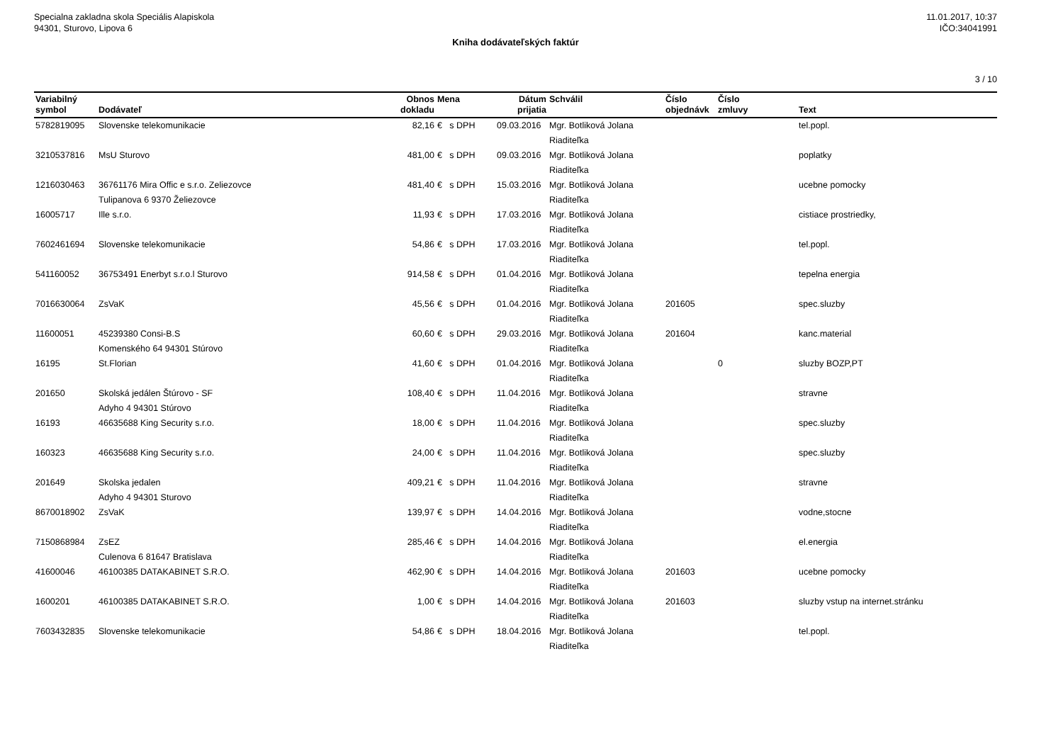Specialna zakladna skola Speciális Alapiskola
94301, Sturovo, Lipova 6
11.01.2017, 10:37
IČO:34041991
Kniha dodávateľských faktúr
3 / 10
| Variabilný symbol | Dodávateľ | Obnos dokladu | Mena | Dátum prijatia | Schválil | Číslo objednávk | Číslo zmluvy | Text |
| --- | --- | --- | --- | --- | --- | --- | --- | --- |
| 5782819095 | Slovenske telekomunikacie | 82,16 | € s DPH | 09.03.2016 | Mgr. Botliková Jolana Riaditeľka | | | tel.popl. |
| 3210537816 | MsU Sturovo | 481,00 | € s DPH | 09.03.2016 | Mgr. Botliková Jolana Riaditeľka | | | poplatky |
| 1216030463 | 36761176 Mira Offic e s.r.o. Zeliezovce Tulipanova 6 9370 Želiezovce | 481,40 | € s DPH | 15.03.2016 | Mgr. Botliková Jolana Riaditeľka | | | ucebne pomocky |
| 16005717 | Ille s.r.o. | 11,93 | € s DPH | 17.03.2016 | Mgr. Botliková Jolana Riaditeľka | | | cistiace prostriedky, |
| 7602461694 | Slovenske telekomunikacie | 54,86 | € s DPH | 17.03.2016 | Mgr. Botliková Jolana Riaditeľka | | | tel.popl. |
| 541160052 | 36753491 Enerbyt s.r.o.l Sturovo | 914,58 | € s DPH | 01.04.2016 | Mgr. Botliková Jolana Riaditeľka | | | tepelna energia |
| 7016630064 | ZsVaK | 45,56 | € s DPH | 01.04.2016 | Mgr. Botliková Jolana Riaditeľka | 201605 | | spec.sluzby |
| 11600051 | 45239380 Consi-B.S Komenského 64 94301 Stúrovo | 60,60 | € s DPH | 29.03.2016 | Mgr. Botliková Jolana Riaditeľka | 201604 | | kanc.material |
| 16195 | St.Florian | 41,60 | € s DPH | 01.04.2016 | Mgr. Botliková Jolana Riaditeľka | | 0 | sluzby BOZP,PT |
| 201650 | Skolská jedálen Štúrovo - SF Adyho 4 94301 Stúrovo | 108,40 | € s DPH | 11.04.2016 | Mgr. Botliková Jolana Riaditeľka | | | stravne |
| 16193 | 46635688 King Security s.r.o. | 18,00 | € s DPH | 11.04.2016 | Mgr. Botliková Jolana Riaditeľka | | | spec.sluzby |
| 160323 | 46635688 King Security s.r.o. | 24,00 | € s DPH | 11.04.2016 | Mgr. Botliková Jolana Riaditeľka | | | spec.sluzby |
| 201649 | Skolska jedalen Adyho 4 94301 Sturovo | 409,21 | € s DPH | 11.04.2016 | Mgr. Botliková Jolana Riaditeľka | | | stravne |
| 8670018902 | ZsVaK | 139,97 | € s DPH | 14.04.2016 | Mgr. Botliková Jolana Riaditeľka | | | vodne,stocne |
| 7150868984 | ZsEZ Culenova 6 81647 Bratislava | 285,46 | € s DPH | 14.04.2016 | Mgr. Botliková Jolana Riaditeľka | | | el.energia |
| 41600046 | 46100385 DATAKABINET S.R.O. | 462,90 | € s DPH | 14.04.2016 | Mgr. Botliková Jolana Riaditeľka | 201603 | | ucebne pomocky |
| 1600201 | 46100385 DATAKABINET S.R.O. | 1,00 | € s DPH | 14.04.2016 | Mgr. Botliková Jolana Riaditeľka | 201603 | | sluzby vstup na internet.stránku |
| 7603432835 | Slovenske telekomunikacie | 54,86 | € s DPH | 18.04.2016 | Mgr. Botliková Jolana Riaditeľka | | | tel.popl. |